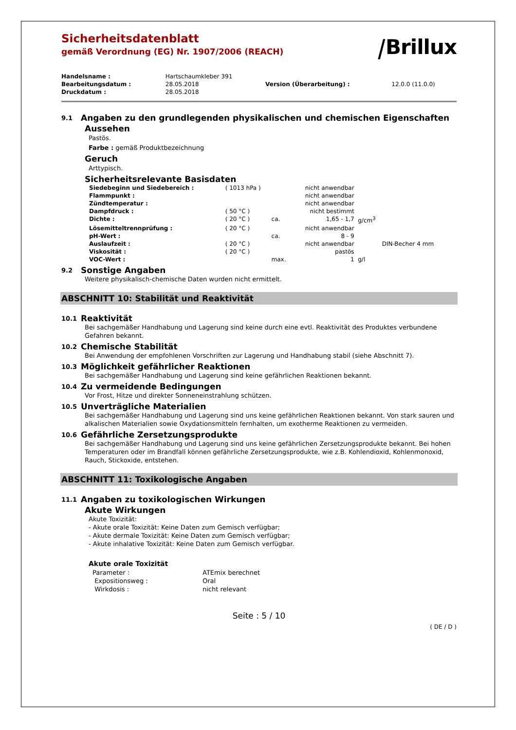Sicherheitsdatenblatt
gemäß Verordnung (EG) Nr. 1907/2006 (REACH)
⧸Brillux
| Handelsname : | Hartschaumkleber 391 | | |
| Bearbeitungsdatum : | 28.05.2018 | Version (Überarbeitung) : | 12.0.0 (11.0.0) |
| Druckdatum : | 28.05.2018 | | |
9.1 Angaben zu den grundlegenden physikalischen und chemischen Eigenschaften
Aussehen
Pastös.
Farbe : gemäß Produktbezeichnung
Geruch
Arttypisch.
Sicherheitsrelevante Basisdaten
| Siedebeginn und Siedebereich : | ( 1013 hPa ) | | nicht anwendbar | | |
| Flammpunkt : | | | nicht anwendbar | | |
| Zündtemperatur : | | | nicht anwendbar | | |
| Dampfdruck : | ( 50 °C ) | | nicht bestimmt | | |
| Dichte : | ( 20 °C ) | ca. | 1,65 - 1,7 | g/cm<sup>3</sup> | |
| Lösemitteltrennprüfung : | ( 20 °C ) | | nicht anwendbar | | |
| pH-Wert : | | ca. | 8 - 9 | | |
| Auslaufzeit : | ( 20 °C ) | | nicht anwendbar | | DIN-Becher 4 mm |
| Viskosität : | ( 20 °C ) | | pastös | | |
| VOC-Wert : | | max. | 1 | g/l | |
9.2 Sonstige Angaben
Weitere physikalisch-chemische Daten wurden nicht ermittelt.
ABSCHNITT 10: Stabilität und Reaktivität
10.1 Reaktivität
Bei sachgemäßer Handhabung und Lagerung sind keine durch eine evtl. Reaktivität des Produktes verbundene Gefahren bekannt.
10.2 Chemische Stabilität
Bei Anwendung der empfohlenen Vorschriften zur Lagerung und Handhabung stabil (siehe Abschnitt 7).
10.3 Möglichkeit gefährlicher Reaktionen
Bei sachgemäßer Handhabung und Lagerung sind keine gefährlichen Reaktionen bekannt.
10.4 Zu vermeidende Bedingungen
Vor Frost, Hitze und direkter Sonneneinstrahlung schützen.
10.5 Unverträgliche Materialien
Bei sachgemäßer Handhabung und Lagerung sind uns keine gefährlichen Reaktionen bekannt. Von stark sauren und alkalischen Materialien sowie Oxydationsmitteln fernhalten, um exotherme Reaktionen zu vermeiden.
10.6 Gefährliche Zersetzungsprodukte
Bei sachgemäßer Handhabung und Lagerung sind uns keine gefährlichen Zersetzungsprodukte bekannt. Bei hohen Temperaturen oder im Brandfall können gefährliche Zersetzungsprodukte, wie z.B. Kohlendioxid, Kohlenmonoxid, Rauch, Stickoxide, entstehen.
ABSCHNITT 11: Toxikologische Angaben
11.1 Angaben zu toxikologischen Wirkungen
Akute Wirkungen
Akute Toxizität:
- Akute orale Toxizität: Keine Daten zum Gemisch verfügbar;
- Akute dermale Toxizität: Keine Daten zum Gemisch verfügbar;
- Akute inhalative Toxizität: Keine Daten zum Gemisch verfügbar.
Akute orale Toxizität
| Parameter : | ATEmix berechnet |
| Expositionsweg : | Oral |
| Wirkdosis : | nicht relevant |
Seite : 5 / 10
( DE / D )